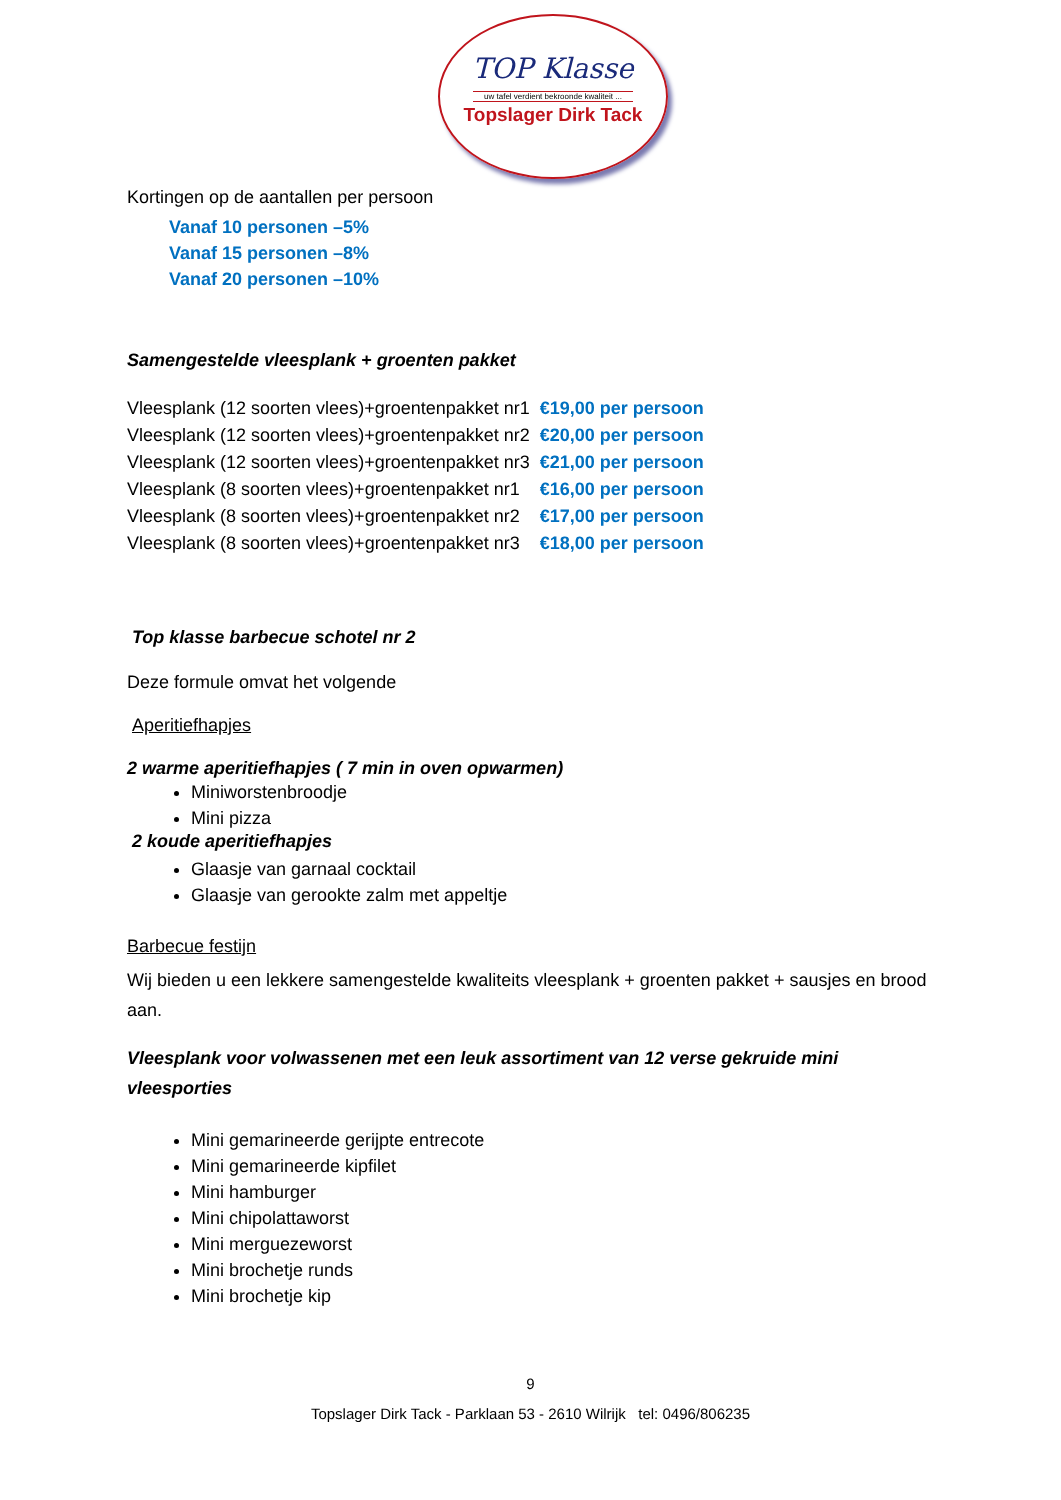TOP Klasse
uw tafel verdient bekroonde kwaliteit ...
Topslager Dirk Tack
Kortingen op de aantallen per persoon
Vanaf 10 personen –5%
Vanaf 15 personen –8%
Vanaf 20 personen –10%
Samengestelde vleesplank + groenten pakket
| Vleesplank (12 soorten vlees)+groentenpakket nr1 | €19,00 per persoon |
| Vleesplank (12 soorten vlees)+groentenpakket nr2 | €20,00 per persoon |
| Vleesplank (12 soorten vlees)+groentenpakket nr3 | €21,00 per persoon |
| Vleesplank (8 soorten vlees)+groentenpakket nr1 | €16,00 per persoon |
| Vleesplank (8 soorten vlees)+groentenpakket nr2 | €17,00 per persoon |
| Vleesplank (8 soorten vlees)+groentenpakket nr3 | €18,00 per persoon |
Top klasse barbecue schotel nr 2
Deze formule omvat het volgende
Aperitiefhapjes
2 warme aperitiefhapjes ( 7 min in oven opwarmen)
Miniworstenbroodje
Mini pizza
2 koude aperitiefhapjes
Glaasje van garnaal cocktail
Glaasje van gerookte zalm met appeltje
Barbecue festijn
Wij bieden u een lekkere samengestelde kwaliteits vleesplank + groenten pakket + sausjes en brood aan.
Vleesplank voor volwassenen met een leuk assortiment van 12 verse gekruide mini vleesporties
Mini gemarineerde gerijpte entrecote
Mini gemarineerde kipfilet
Mini hamburger
Mini chipolattaworst
Mini merguezeworst
Mini brochetje runds
Mini brochetje kip
9
Topslager Dirk Tack - Parklaan 53 - 2610 Wilrijk tel: 0496/806235